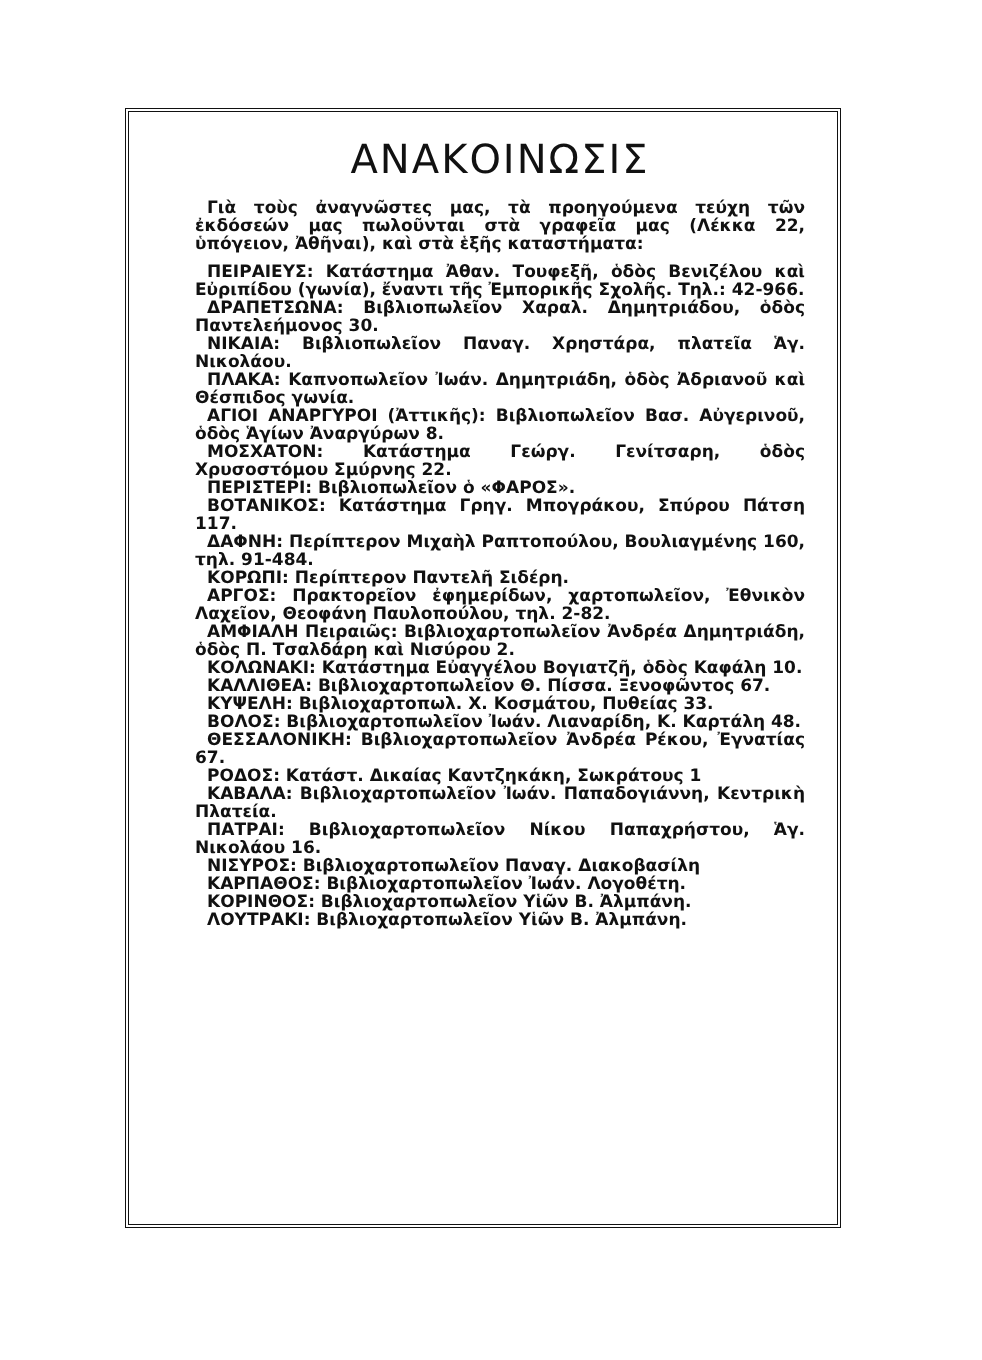ΑΝΑΚΟΙΝΩΣΙΣ
Γιὰ τοὺς ἀναγνῶστες μας, τὰ προηγούμενα τεύχη τῶν ἐκδόσεών μας πωλοῦνται στὰ γραφεῖα μας (Λέκκα 22, ὑπόγειον, Ἀθῆναι), καὶ στὰ ἑξῆς καταστήματα:
ΠΕΙΡΑΙΕΥΣ: Κατάστημα Ἀθαν. Τουφεξῆ, ὁδὸς Βενιζέλου καὶ Εὐριπίδου (γωνία), ἔναντι τῆς Ἐμπορικῆς Σχολῆς. Τηλ.: 42-966.
ΔΡΑΠΕΤΣΩΝΑ: Βιβλιοπωλεῖον Χαραλ. Δημητριάδου, ὁδὸς Παντελεήμονος 30.
ΝΙΚΑΙΑ: Βιβλιοπωλεῖον Παναγ. Χρηστάρα, πλατεῖα Ἁγ. Νικολάου.
ΠΛΑΚΑ: Καπνοπωλεῖον Ἰωάν. Δημητριάδη, ὁδὸς Ἀδριανοῦ καὶ Θέσπιδος γωνία.
ΑΓΙΟΙ ΑΝΑΡΓΥΡΟΙ (Ἀττικῆς): Βιβλιοπωλεῖον Βασ. Αὐγερινοῦ, ὁδὸς Ἁγίων Ἀναργύρων 8.
ΜΟΣΧΑΤΟΝ: Κατάστημα Γεώργ. Γενίτσαρη, ὁδὸς Χρυσοστόμου Σμύρνης 22.
ΠΕΡΙΣΤΕΡΙ: Βιβλιοπωλεῖον ὁ «ΦΑΡΟΣ».
ΒΟΤΑΝΙΚΟΣ: Κατάστημα Γρηγ. Μπογράκου, Σπύρου Πάτση 117.
ΔΑΦΝΗ: Περίπτερον Μιχαὴλ Ραπτοπούλου, Βουλιαγμένης 160, τηλ. 91-484.
ΚΟΡΩΠΙ: Περίπτερον Παντελῆ Σιδέρη.
ΑΡΓΟΣ: Πρακτορεῖον ἐφημερίδων, χαρτοπωλεῖον, Ἐθνικὸν Λαχεῖον, Θεοφάνη Παυλοπούλου, τηλ. 2-82.
ΑΜΦΙΑΛΗ Πειραιῶς: Βιβλιοχαρτοπωλεῖον Ἀνδρέα Δημητριάδη, ὁδὸς Π. Τσαλδάρη καὶ Νισύρου 2.
ΚΟΛΩΝΑΚΙ: Κατάστημα Εὐαγγέλου Βογιατζῆ, ὁδὸς Καφάλη 10.
ΚΑΛΛΙΘΕΑ: Βιβλιοχαρτοπωλεῖον Θ. Πίσσα. Ξενοφῶντος 67.
ΚΥΨΕΛΗ: Βιβλιοχαρτοπωλ. Χ. Κοσμάτου, Πυθείας 33.
ΒΟΛΟΣ: Βιβλιοχαρτοπωλεῖον Ἰωάν. Λιαναρίδη, Κ. Καρτάλη 48.
ΘΕΣΣΑΛΟΝΙΚΗ: Βιβλιοχαρτοπωλεῖον Ἀνδρέα Ρέκου, Ἐγνατίας 67.
ΡΟΔΟΣ: Κατάστ. Δικαίας Καντζηκάκη, Σωκράτους 1
ΚΑΒΑΛΑ: Βιβλιοχαρτοπωλεῖον Ἰωάν. Παπαδογιάννη, Κεντρικὴ Πλατεία.
ΠΑΤΡΑΙ: Βιβλιοχαρτοπωλεῖον Νίκου Παπαχρήστου, Ἁγ. Νικολάου 16.
ΝΙΣΥΡΟΣ: Βιβλιοχαρτοπωλεῖον Παναγ. Διακοβασίλη
ΚΑΡΠΑΘΟΣ: Βιβλιοχαρτοπωλεῖον Ἰωάν. Λογοθέτη.
ΚΟΡΙΝΘΟΣ: Βιβλιοχαρτοπωλεῖον Υἱῶν Β. Ἀλμπάνη.
ΛΟΥΤΡΑΚΙ: Βιβλιοχαρτοπωλεῖον Υἱῶν Β. Ἀλμπάνη.